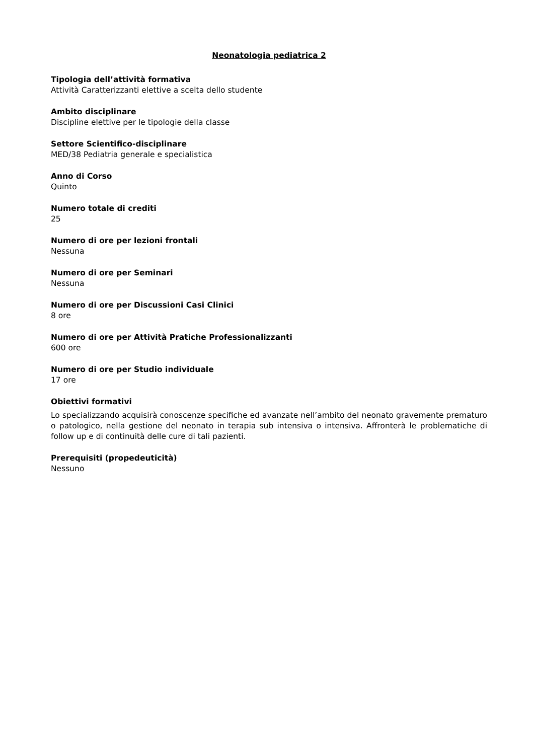Neonatologia pediatrica 2
Tipologia dell’attività formativa
Attività Caratterizzanti elettive a scelta dello studente
Ambito disciplinare
Discipline elettive per le tipologie della classe
Settore Scientifico-disciplinare
MED/38 Pediatria generale e specialistica
Anno di Corso
Quinto
Numero totale di crediti
25
Numero di ore per lezioni frontali
Nessuna
Numero di ore per Seminari
Nessuna
Numero di ore per Discussioni Casi Clinici
8 ore
Numero di ore per Attività Pratiche Professionalizzanti
600 ore
Numero di ore per Studio individuale
17 ore
Obiettivi formativi
Lo specializzando acquisirà conoscenze specifiche ed avanzate nell’ambito del neonato gravemente prematuro o patologico, nella gestione del neonato in terapia sub intensiva o intensiva. Affronterà le problematiche di follow up e di continuità delle cure di tali pazienti.
Prerequisiti (propedeuticità)
Nessuno